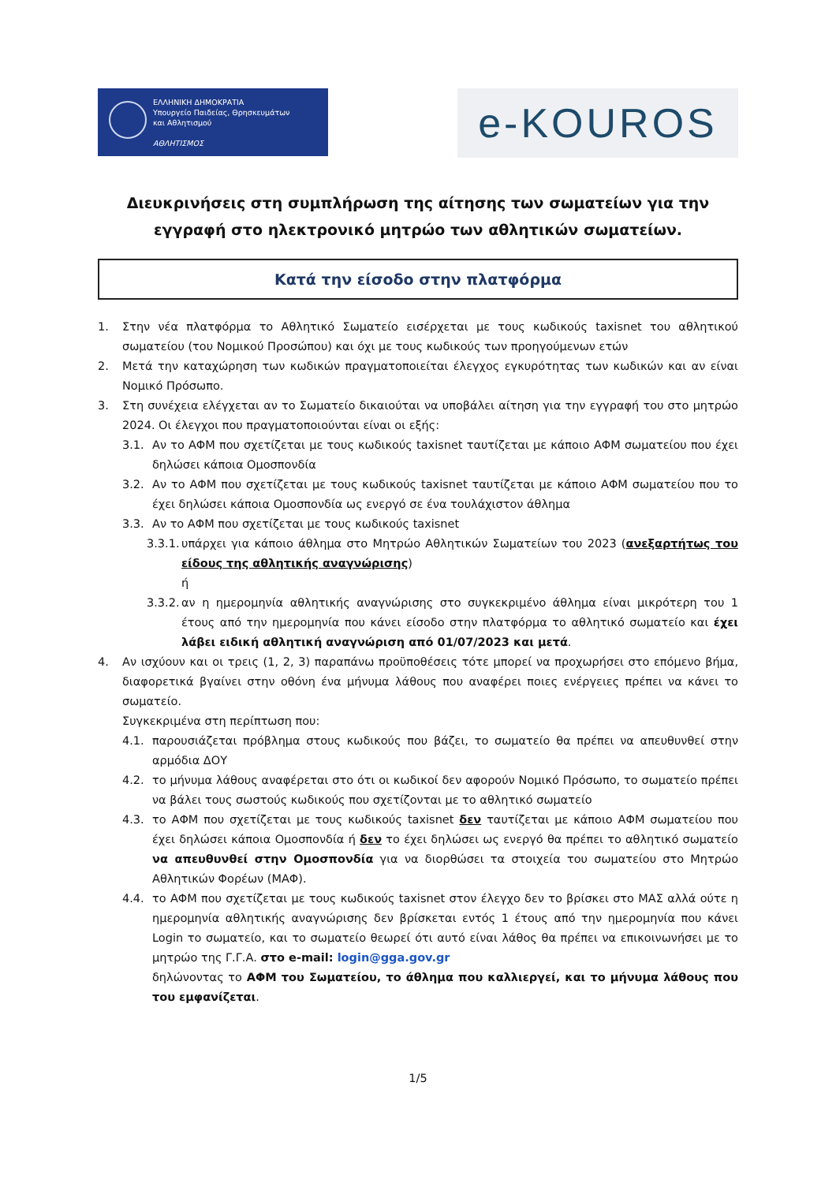ΕΛΛΗΝΙΚΗ ΔΗΜΟΚΡΑΤΙΑ
Υπουργείο Παιδείας, Θρησκευμάτων
και Αθλητισμού
ΑΘΛΗΤΙΣΜΟΣ
e-KOUROS
Διευκρινήσεις στη συμπλήρωση της αίτησης των σωματείων για την εγγραφή στο ηλεκτρονικό μητρώο των αθλητικών σωματείων.
Κατά την είσοδο στην πλατφόρμα
1. Στην νέα πλατφόρμα το Αθλητικό Σωματείο εισέρχεται με τους κωδικούς taxisnet του αθλητικού σωματείου (του Νομικού Προσώπου) και όχι με τους κωδικούς των προηγούμενων ετών
2. Μετά την καταχώρηση των κωδικών πραγματοποιείται έλεγχος εγκυρότητας των κωδικών και αν είναι Νομικό Πρόσωπο.
3. Στη συνέχεια ελέγχεται αν το Σωματείο δικαιούται να υποβάλει αίτηση για την εγγραφή του στο μητρώο 2024. Οι έλεγχοι που πραγματοποιούνται είναι οι εξής:
3.1. Αν το ΑΦΜ που σχετίζεται με τους κωδικούς taxisnet ταυτίζεται με κάποιο ΑΦΜ σωματείου που έχει δηλώσει κάποια Ομοσπονδία
3.2. Αν το ΑΦΜ που σχετίζεται με τους κωδικούς taxisnet ταυτίζεται με κάποιο ΑΦΜ σωματείου που το έχει δηλώσει κάποια Ομοσπονδία ως ενεργό σε ένα τουλάχιστον άθλημα
3.3. Αν το ΑΦΜ που σχετίζεται με τους κωδικούς taxisnet
3.3.1. υπάρχει για κάποιο άθλημα στο Μητρώο Αθλητικών Σωματείων του 2023 (ανεξαρτήτως του είδους της αθλητικής αναγνώρισης)
ή
3.3.2. αν η ημερομηνία αθλητικής αναγνώρισης στο συγκεκριμένο άθλημα είναι μικρότερη του 1 έτους από την ημερομηνία που κάνει είσοδο στην πλατφόρμα το αθλητικό σωματείο και έχει λάβει ειδική αθλητική αναγνώριση από 01/07/2023 και μετά.
4. Αν ισχύουν και οι τρεις (1, 2, 3) παραπάνω προϋποθέσεις τότε μπορεί να προχωρήσει στο επόμενο βήμα, διαφορετικά βγαίνει στην οθόνη ένα μήνυμα λάθους που αναφέρει ποιες ενέργειες πρέπει να κάνει το σωματείο.
Συγκεκριμένα στη περίπτωση που:
4.1. παρουσιάζεται πρόβλημα στους κωδικούς που βάζει, το σωματείο θα πρέπει να απευθυνθεί στην αρμόδια ΔΟΥ
4.2. το μήνυμα λάθους αναφέρεται στο ότι οι κωδικοί δεν αφορούν Νομικό Πρόσωπο, το σωματείο πρέπει να βάλει τους σωστούς κωδικούς που σχετίζονται με το αθλητικό σωματείο
4.3. το ΑΦΜ που σχετίζεται με τους κωδικούς taxisnet δεν ταυτίζεται με κάποιο ΑΦΜ σωματείου που έχει δηλώσει κάποια Ομοσπονδία ή δεν το έχει δηλώσει ως ενεργό θα πρέπει το αθλητικό σωματείο να απευθυνθεί στην Ομοσπονδία για να διορθώσει τα στοιχεία του σωματείου στο Μητρώο Αθλητικών Φορέων (ΜΑΦ).
4.4. το ΑΦΜ που σχετίζεται με τους κωδικούς taxisnet στον έλεγχο δεν το βρίσκει στο ΜΑΣ αλλά ούτε η ημερομηνία αθλητικής αναγνώρισης δεν βρίσκεται εντός 1 έτους από την ημερομηνία που κάνει Login το σωματείο, και το σωματείο θεωρεί ότι αυτό είναι λάθος θα πρέπει να επικοινωνήσει με το μητρώο της Γ.Γ.Α. στο e-mail: login@gga.gov.gr
δηλώνοντας το ΑΦΜ του Σωματείου, το άθλημα που καλλιεργεί, και το μήνυμα λάθους που του εμφανίζεται.
1/5